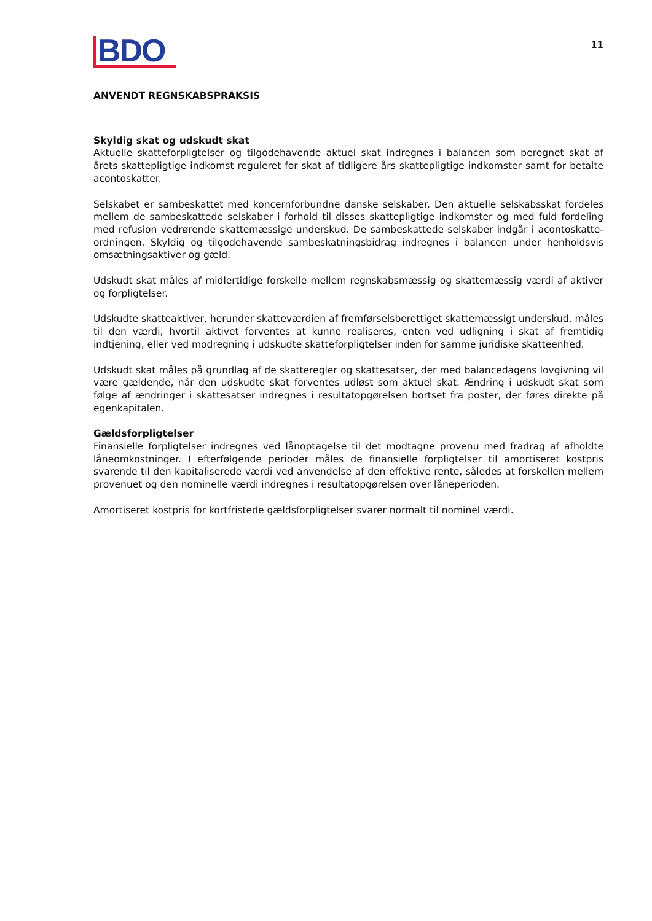BDO
11
ANVENDT REGNSKABSPRAKSIS
Skyldig skat og udskudt skat
Aktuelle skatteforpligtelser og tilgodehavende aktuel skat indregnes i balancen som beregnet skat af årets skattepligtige indkomst reguleret for skat af tidligere års skattepligtige indkomster samt for betalte acontoskatter.
Selskabet er sambeskattet med koncernforbundne danske selskaber. Den aktuelle selskabsskat fordeles mellem de sambeskattede selskaber i forhold til disses skattepligtige indkomster og med fuld fordeling med refusion vedrørende skattemæssige underskud. De sambeskattede selskaber indgår i acontoskatte­ordningen. Skyldig og tilgodehavende sambeskatningsbidrag indregnes i balancen under henholdsvis omsætningsaktiver og gæld.
Udskudt skat måles af midlertidige forskelle mellem regnskabsmæssig og skattemæssig værdi af aktiver og forpligtelser.
Udskudte skatteaktiver, herunder skatteværdien af fremførselsberettiget skattemæssigt underskud, måles til den værdi, hvortil aktivet forventes at kunne realiseres, enten ved udligning i skat af frem­tidig indtjening, eller ved modregning i udskudte skatteforpligtelser inden for samme juridiske skatte­enhed.
Udskudt skat måles på grundlag af de skatteregler og skattesatser, der med balancedagens lovgivning vil være gældende, når den udskudte skat forventes udløst som aktuel skat. Ændring i udskudt skat som følge af ændringer i skattesatser indregnes i resultatopgørelsen bortset fra poster, der føres direkte på egenkapitalen.
Gældsforpligtelser
Finansielle forpligtelser indregnes ved lånoptagelse til det modtagne provenu med fradrag af afholdte låneomkostninger. I efterfølgende perioder måles de finansielle forpligtelser til amortiseret kostpris svarende til den kapitaliserede værdi ved anvendelse af den effektive rente, således at forskellen mellem provenuet og den nominelle værdi indregnes i resultatopgørelsen over låneperioden.
Amortiseret kostpris for kortfristede gældsforpligtelser svarer normalt til nominel værdi.